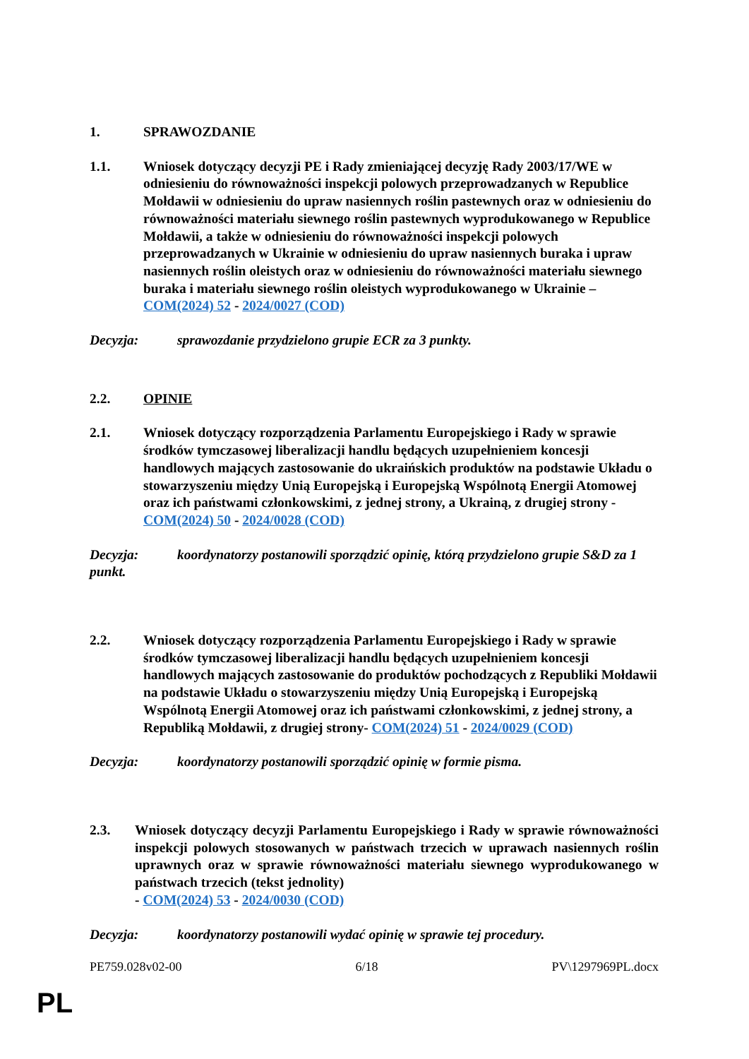1. SPRAWOZDANIE
1.1. Wniosek dotyczący decyzji PE i Rady zmieniającej decyzję Rady 2003/17/WE w odniesieniu do równoważności inspekcji polowych przeprowadzanych w Republice Mołdawii w odniesieniu do upraw nasiennych roślin pastewnych oraz w odniesieniu do równoważności materiału siewnego roślin pastewnych wyprodukowanego w Republice Mołdawii, a także w odniesieniu do równoważności inspekcji polowych przeprowadzanych w Ukrainie w odniesieniu do upraw nasiennych buraka i upraw nasiennych roślin oleistych oraz w odniesieniu do równoważności materiału siewnego buraka i materiału siewnego roślin oleistych wyprodukowanego w Ukrainie – COM(2024) 52 - 2024/0027 (COD)
Decyzja: sprawozdanie przydzielono grupie ECR za 3 punkty.
2.2. OPINIE
2.1. Wniosek dotyczący rozporządzenia Parlamentu Europejskiego i Rady w sprawie środków tymczasowej liberalizacji handlu będących uzupełnieniem koncesji handlowych mających zastosowanie do ukraińskich produktów na podstawie Układu o stowarzyszeniu między Unią Europejską i Europejską Wspólnotą Energii Atomowej oraz ich państwami członkowskimi, z jednej strony, a Ukrainą, z drugiej strony - COM(2024) 50 - 2024/0028 (COD)
Decyzja: koordynatorzy postanowili sporządzić opinię, którą przydzielono grupie S&D za 1 punkt.
2.2. Wniosek dotyczący rozporządzenia Parlamentu Europejskiego i Rady w sprawie środków tymczasowej liberalizacji handlu będących uzupełnieniem koncesji handlowych mających zastosowanie do produktów pochodzących z Republiki Mołdawii na podstawie Układu o stowarzyszeniu między Unią Europejską i Europejską Wspólnotą Energii Atomowej oraz ich państwami członkowskimi, z jednej strony, a Republiką Mołdawii, z drugiej strony- COM(2024) 51 - 2024/0029 (COD)
Decyzja: koordynatorzy postanowili sporządzić opinię w formie pisma.
2.3. Wniosek dotyczący decyzji Parlamentu Europejskiego i Rady w sprawie równoważności inspekcji polowych stosowanych w państwach trzecich w uprawach nasiennych roślin uprawnych oraz w sprawie równoważności materiału siewnego wyprodukowanego w państwach trzecich (tekst jednolity)
- COM(2024) 53 - 2024/0030 (COD)
Decyzja: koordynatorzy postanowili wydać opinię w sprawie tej procedury.
PE759.028v02-00 6/18 PV\1297969PL.docx
PL